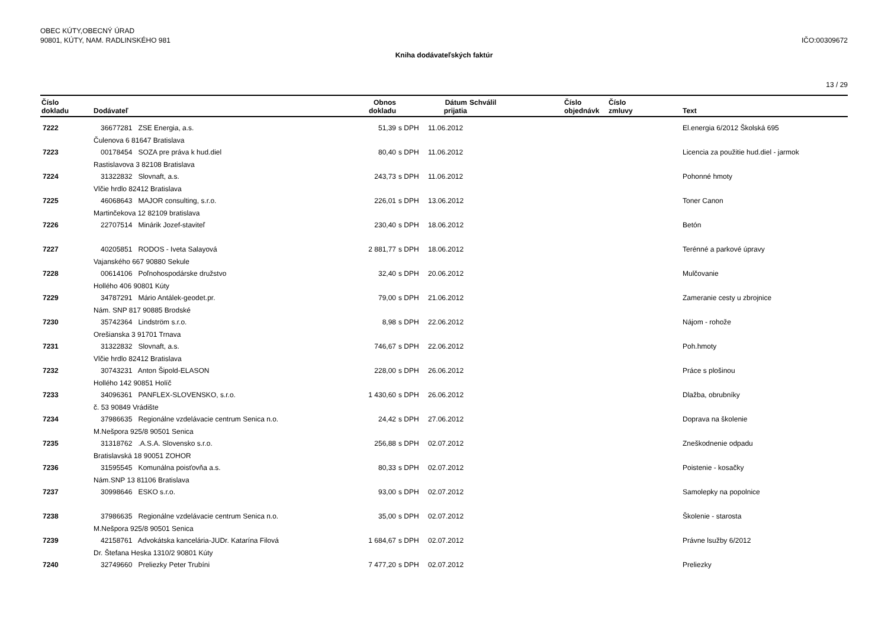OBEC KÚTY,OBECNÝ ÚRAD
90801, KÚTY, NAM. RADLINSKÉHO 981
IČO:00309672
Kniha dodávateľských faktúr
13 / 29
| Číslo dokladu | Dodávateľ | Obnos dokladu | | Dátum prijatia | Schválil | Číslo objednávk | Číslo zmluvy | Text |
| --- | --- | --- | --- | --- | --- | --- | --- | --- |
| 7222 | 36677281 ZSE Energia, a.s. | 51,39 | s DPH | 11.06.2012 | | | | El.energia 6/2012 Školská 695 |
| | Čulenova 6 81647 Bratislava | | | | | | | |
| 7223 | 00178454 SOZA pre práva k hud.diel | 80,40 | s DPH | 11.06.2012 | | | | Licencia za použitie hud.diel - jarmok |
| | Rastislavova 3 82108 Bratislava | | | | | | | |
| 7224 | 31322832 Slovnaft, a.s. | 243,73 | s DPH | 11.06.2012 | | | | Pohonné hmoty |
| | Vlčie hrdlo 82412 Bratislava | | | | | | | |
| 7225 | 46068643 MAJOR consulting, s.r.o. | 226,01 | s DPH | 13.06.2012 | | | | Toner Canon |
| | Martinčekova 12 82109 bratislava | | | | | | | |
| 7226 | 22707514 Minárik Jozef-staviteľ | 230,40 | s DPH | 18.06.2012 | | | | Betón |
| 7227 | 40205851 RODOS - Iveta Salayová | 2 881,77 | s DPH | 18.06.2012 | | | | Terénné a parkové úpravy |
| | Vajanského 667 90880 Sekule | | | | | | | |
| 7228 | 00614106 Poľnohospodárske družstvo | 32,40 | s DPH | 20.06.2012 | | | | Mulčovanie |
| | Hollého 406 90801 Kúty | | | | | | | |
| 7229 | 34787291 Mário Antálek-geodet.pr. | 79,00 | s DPH | 21.06.2012 | | | | Zameranie cesty u zbrojnice |
| | Nám. SNP 817 90885 Brodské | | | | | | | |
| 7230 | 35742364 Lindström s.r.o. | 8,98 | s DPH | 22.06.2012 | | | | Nájom - rohože |
| | Orešianska 3 91701 Trnava | | | | | | | |
| 7231 | 31322832 Slovnaft, a.s. | 746,67 | s DPH | 22.06.2012 | | | | Poh.hmoty |
| | Vlčie hrdlo 82412 Bratislava | | | | | | | |
| 7232 | 30743231 Anton Šipold-ELASON | 228,00 | s DPH | 26.06.2012 | | | | Práce s plošinou |
| | Hollého 142 90851 Holíč | | | | | | | |
| 7233 | 34096361 PANFLEX-SLOVENSKO, s.r.o. | 1 430,60 | s DPH | 26.06.2012 | | | | Dlažba, obrubníky |
| | č. 53 90849 Vrádište | | | | | | | |
| 7234 | 37986635 Regionálne vzdelávacie centrum Senica n.o. | 24,42 | s DPH | 27.06.2012 | | | | Doprava na školenie |
| | M.Nešpora 925/8 90501 Senica | | | | | | | |
| 7235 | 31318762 .A.S.A. Slovensko s.r.o. | 256,88 | s DPH | 02.07.2012 | | | | Zneškodnenie odpadu |
| | Bratislavská 18 90051 ZOHOR | | | | | | | |
| 7236 | 31595545 Komunálna poisťovňa a.s. | 80,33 | s DPH | 02.07.2012 | | | | Poistenie - kosačky |
| | Nám.SNP 13 81106 Bratislava | | | | | | | |
| 7237 | 30998646 ESKO s.r.o. | 93,00 | s DPH | 02.07.2012 | | | | Samolepky na popolnice |
| 7238 | 37986635 Regionálne vzdelávacie centrum Senica n.o. | 35,00 | s DPH | 02.07.2012 | | | | Školenie - starosta |
| | M.Nešpora 925/8 90501 Senica | | | | | | | |
| 7239 | 42158761 Advokátska kancelária-JUDr. Katarína Filová | 1 684,67 | s DPH | 02.07.2012 | | | | Právne lsužby 6/2012 |
| | Dr. Štefana Heska 1310/2 90801 Kúty | | | | | | | |
| 7240 | 32749660 Preliezky Peter Trubíni | 7 477,20 | s DPH | 02.07.2012 | | | | Preliezky |